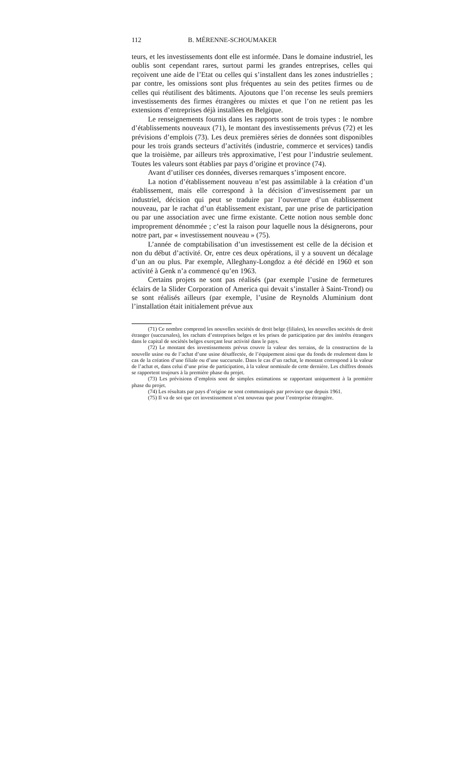112 B. MÉRENNE-SCHOUMAKER
teurs, et les investissements dont elle est informée. Dans le domaine industriel, les oublis sont cependant rares, surtout parmi les grandes entreprises, celles qui reçoivent une aide de l’Etat ou celles qui s’installent dans les zones industrielles ; par contre, les omissions sont plus fréquentes au sein des petites firmes ou de celles qui réutilisent des bâtiments. Ajoutons que l’on recense les seuls premiers investissements des firmes étrangères ou mixtes et que l’on ne retient pas les extensions d’entreprises déjà installées en Belgique.
Le renseignements fournis dans les rapports sont de trois types : le nombre d’établissements nouveaux (71), le montant des investissements prévus (72) et les prévisions d’emplois (73). Les deux premières séries de données sont disponibles pour les trois grands secteurs d’activités (industrie, commerce et services) tandis que la troisième, par ailleurs très approximative, l’est pour l’industrie seulement. Toutes les valeurs sont établies par pays d’origine et province (74).
Avant d’utiliser ces données, diverses remarques s’imposent encore.
La notion d’établissement nouveau n’est pas assimilable à la création d’un établissement, mais elle correspond à la décision d’investissement par un industriel, décision qui peut se traduire par l’ouverture d’un établissement nouveau, par le rachat d’un établissement existant, par une prise de participation ou par une association avec une firme existante. Cette notion nous semble donc improprement dénommée ; c’est la raison pour laquelle nous la désignerons, pour notre part, par « investissement nouveau » (75).
L’année de comptabilisation d’un investissement est celle de la décision et non du début d’activité. Or, entre ces deux opérations, il y a souvent un décalage d’un an ou plus. Par exemple, Alleghany-Longdoz a été décidé en 1960 et son activité à Genk n’a commencé qu’en 1963.
Certains projets ne sont pas réalisés (par exemple l’usine de fermetures éclairs de la Slider Corporation of America qui devait s’installer à Saint-Trond) ou se sont réalisés ailleurs (par exemple, l’usine de Reynolds Aluminium dont l’installation était initialement prévue aux
(71) Ce nombre comprend les nouvelles sociétés de droit belge (filiales), les nouvelles sociétés de droit étranger (succursales), les rachats d’entreprises belges et les prises de participation par des intérêts étrangers dans le capital de sociétés belges exerçant leur activité dans le pays.
(72) Le montant des investissements prévus couvre la valeur des terrains, de la construction de la nouvelle usine ou de l’achat d’une usine désaffectée, de l’équipement ainsi que du fonds de roulement dans le cas de la création d’une filiale ou d’une succursale. Dans le cas d’un rachat, le montant correspond à la valeur de l’achat et, dans celui d’une prise de participation, à la valeur nominale de cette dernière. Les chiffres donnés se rapportent toujours à la première phase du projet.
(73) Les prévisions d’emplois sont de simples estimations se rapportant uniquement à la première phase du projet.
(74) Les résultats par pays d’origine ne sont communiqués par province que depuis 1961.
(75) Il va de soi que cet investissement n’est nouveau que pour l’entreprise étrangère.